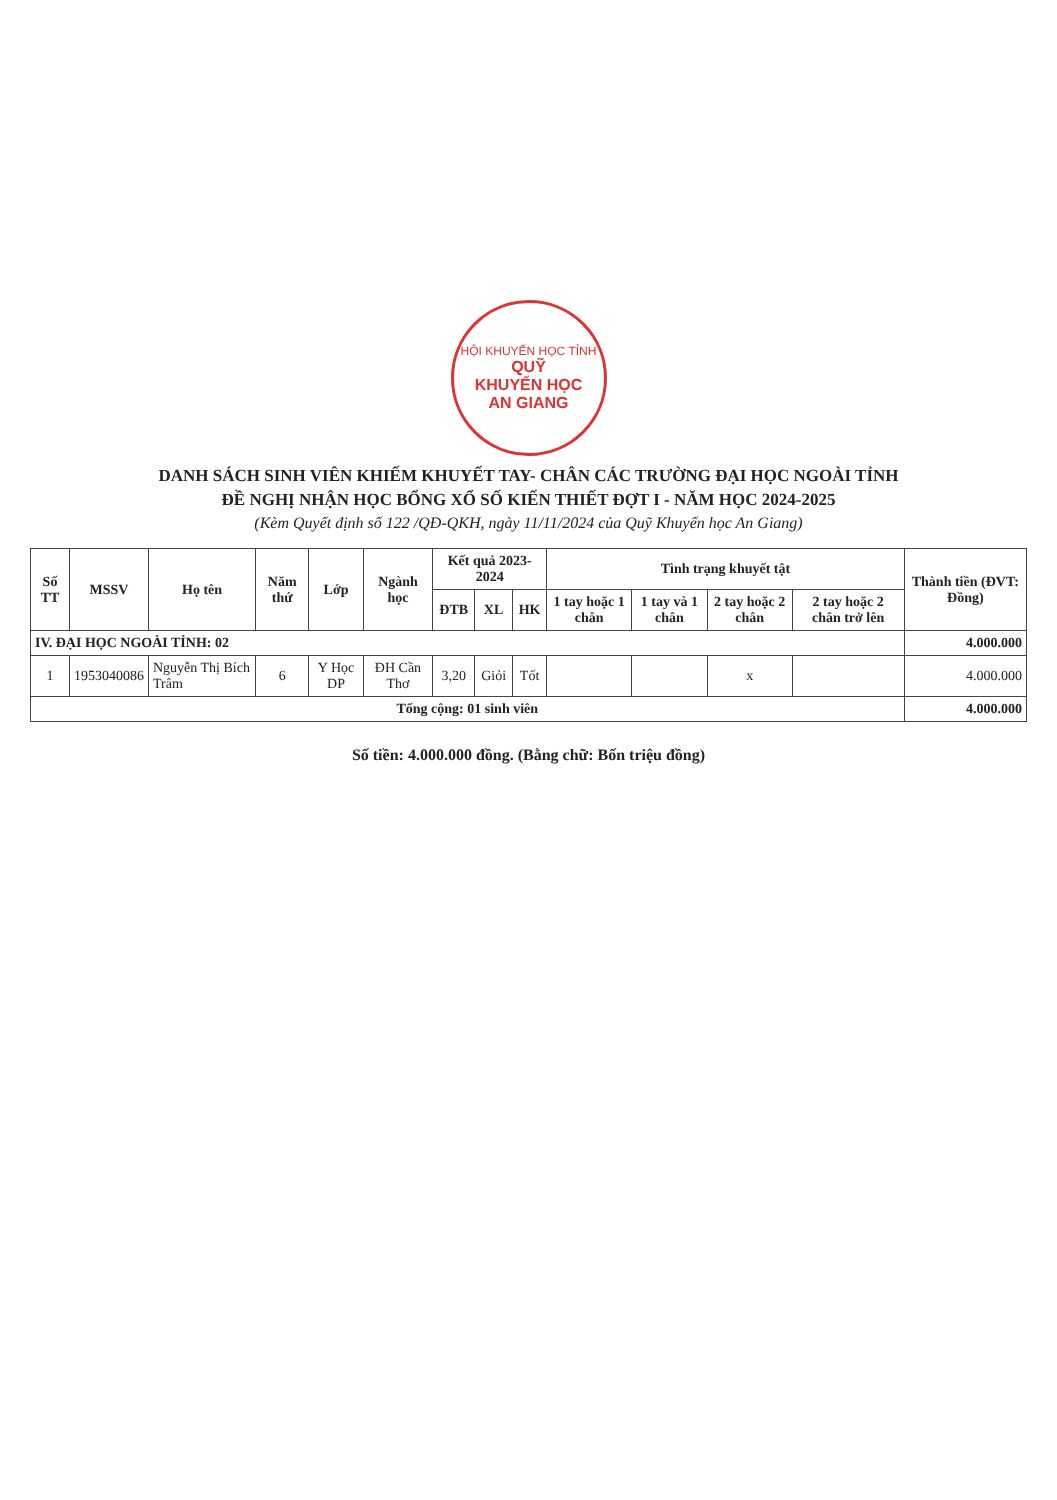HỘI KHUYẾN HỌC TỈNH
QUỸ
KHUYẾN HỌC
AN GIANG
DANH SÁCH SINH VIÊN KHIẾM KHUYẾT TAY- CHÂN CÁC TRƯỜNG ĐẠI HỌC NGOÀI TỈNH
ĐỀ NGHỊ NHẬN HỌC BỔNG XỔ SỐ KIẾN THIẾT ĐỢT I - NĂM HỌC 2024-2025
(Kèm Quyết định số 122 /QĐ-QKH, ngày 11/11/2024 của Quỹ Khuyến học An Giang)
| Số TT | MSSV | Họ tên | Năm thứ | Lớp | Ngành học | Kết quả 2023-2024 | | | Tình trạng khuyết tật | | | | Thành tiền (ĐVT: Đồng) |
| --- | --- | --- | --- | --- | --- | --- | --- | --- | --- | --- | --- | --- | --- |
| | | | | | | ĐTB | XL | HK | 1 tay hoặc 1 chân | 1 tay và 1 chân | 2 tay hoặc 2 chân | 2 tay hoặc 2 chân trở lên | |
| IV. ĐẠI HỌC NGOÀI TỈNH: 02 | | | | | | | | | | | | | 4.000.000 |
| 1 | 1953040086 | Nguyễn Thị Bích Trâm | 6 | Y Học DP | ĐH Cần Thơ | 3,20 | Giỏi | Tốt | | | x | | 4.000.000 |
| Tổng cộng: 01 sinh viên | | | | | | | | | | | | | 4.000.000 |
Số tiền: 4.000.000 đồng. (Bằng chữ: Bốn triệu đồng)